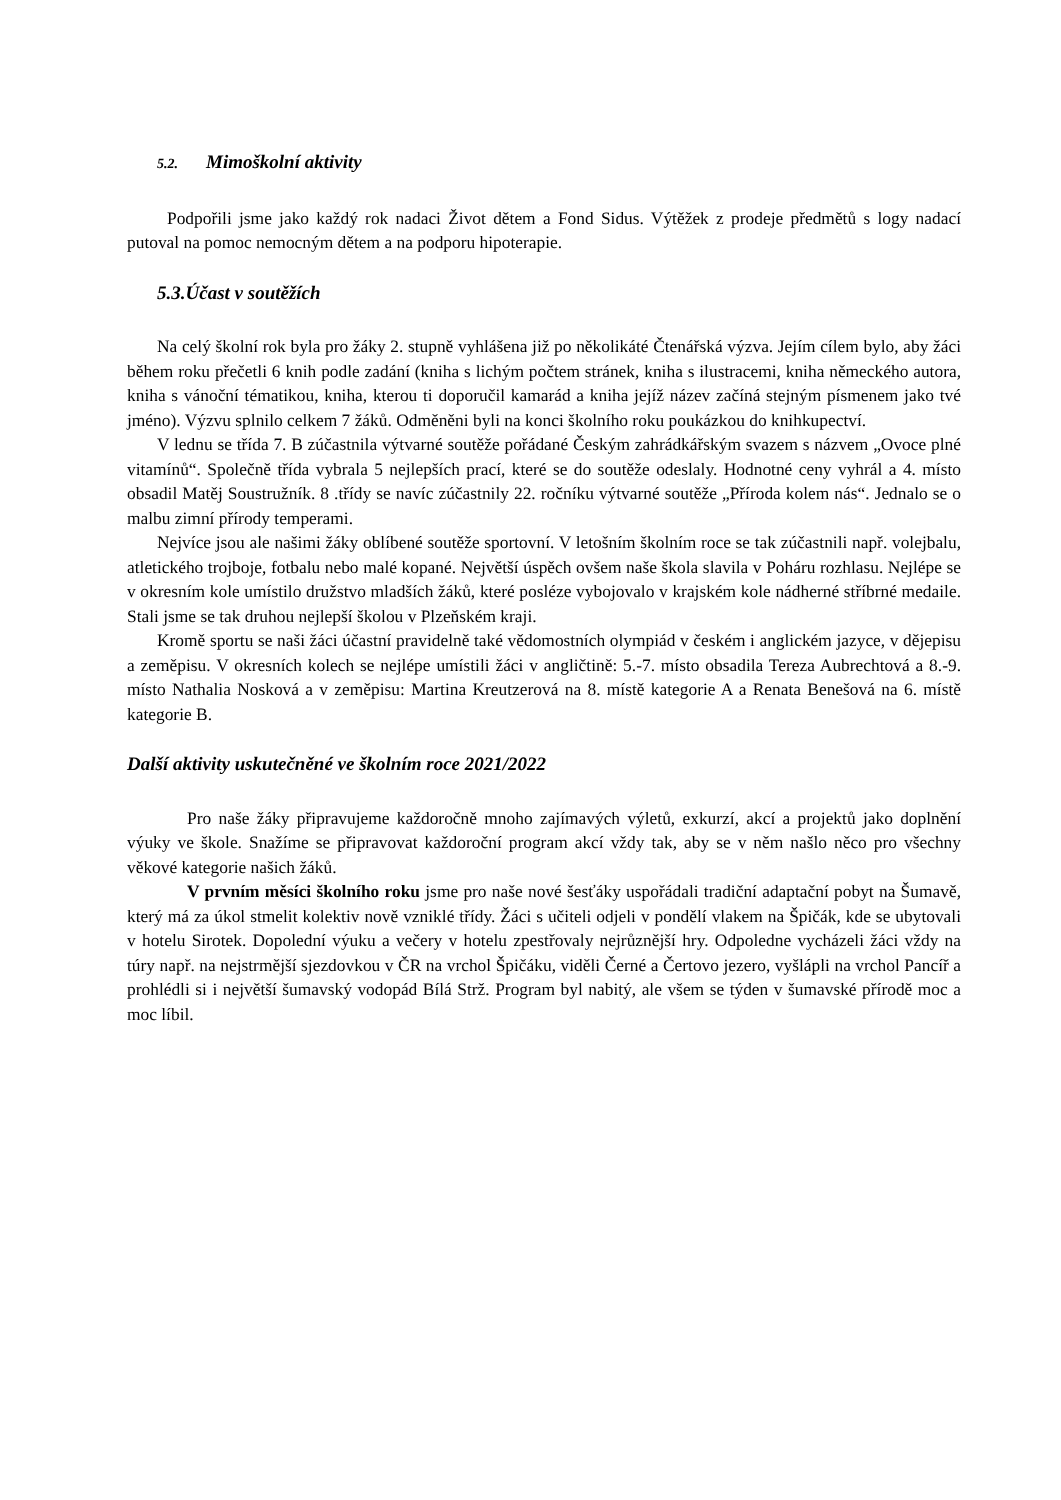5.2. Mimoškolní aktivity
Podpořili jsme jako každý rok nadaci Život dětem a Fond Sidus. Výtěžek z prodeje předmětů s logy nadací putoval na pomoc nemocným dětem a na podporu hipoterapie.
5.3.Účast v soutěžích
Na celý školní rok byla pro žáky 2. stupně vyhlášena již po několikáté Čtenářská výzva. Jejím cílem bylo, aby žáci během roku přečetli 6 knih podle zadání (kniha s lichým počtem stránek, kniha s ilustracemi, kniha německého autora, kniha s vánoční tématikou, kniha, kterou ti doporučil kamarád a kniha jejíž název začíná stejným písmenem jako tvé jméno). Výzvu splnilo celkem 7 žáků. Odměněni byli na konci školního roku poukázkou do knihkupectví.
V lednu se třída 7. B zúčastnila výtvarné soutěže pořádané Českým zahrádkářským svazem s názvem „Ovoce plné vitamínů“. Společně třída vybrala 5 nejlepších prací, které se do soutěže odeslaly. Hodnotné ceny vyhrál a 4. místo obsadil Matěj Soustružník. 8 .třídy se navíc zúčastnily 22. ročníku výtvarné soutěže „Příroda kolem nás“. Jednalo se o malbu zimní přírody temperami.
Nejvíce jsou ale našimi žáky oblíbené soutěže sportovní. V letošním školním roce se tak zúčastnili např. volejbalu, atletického trojboje, fotbalu nebo malé kopané. Největší úspěch ovšem naše škola slavila v Poháru rozhlasu. Nejlépe se v okresním kole umístilo družstvo mladších žáků, které posléze vybojovalo v krajském kole nádherné stříbrné medaile. Stali jsme se tak druhou nejlepší školou v Plzeňském kraji.
Kromě sportu se naši žáci účastní pravidelně také vědomostních olympiád v českém i anglickém jazyce, v dějepisu a zeměpisu. V okresních kolech se nejlépe umístili žáci v angličtině: 5.-7. místo obsadila Tereza Aubrechtová a 8.-9. místo Nathalia Nosková a v zeměpisu: Martina Kreutzerová na 8. místě kategorie A a Renata Benešová na 6. místě kategorie B.
Další aktivity uskutečněné ve školním roce 2021/2022
Pro naše žáky připravujeme každoročně mnoho zajímavých výletů, exkurzí, akcí a projektů jako doplnění výuky ve škole. Snažíme se připravovat každoroční program akcí vždy tak, aby se v něm našlo něco pro všechny věkové kategorie našich žáků.
V prvním měsíci školního roku jsme pro naše nové šesťáky uspořádali tradiční adaptační pobyt na Šumavě, který má za úkol stmelit kolektiv nově vzniklé třídy. Žáci s učiteli odjeli v pondělí vlakem na Špičák, kde se ubytovali v hotelu Sirotek. Dopolední výuku a večery v hotelu zpestřovaly nejrůznější hry. Odpoledne vycházeli žáci vždy na túry např. na nejstrmější sjezdovkou v ČR na vrchol Špičáku, viděli Černé a Čertovo jezero, vyšlápli na vrchol Pancíř a prohlédli si i největší šumavský vodopád Bílá Strž. Program byl nabitý, ale všem se týden v šumavské přírodě moc a moc líbil.